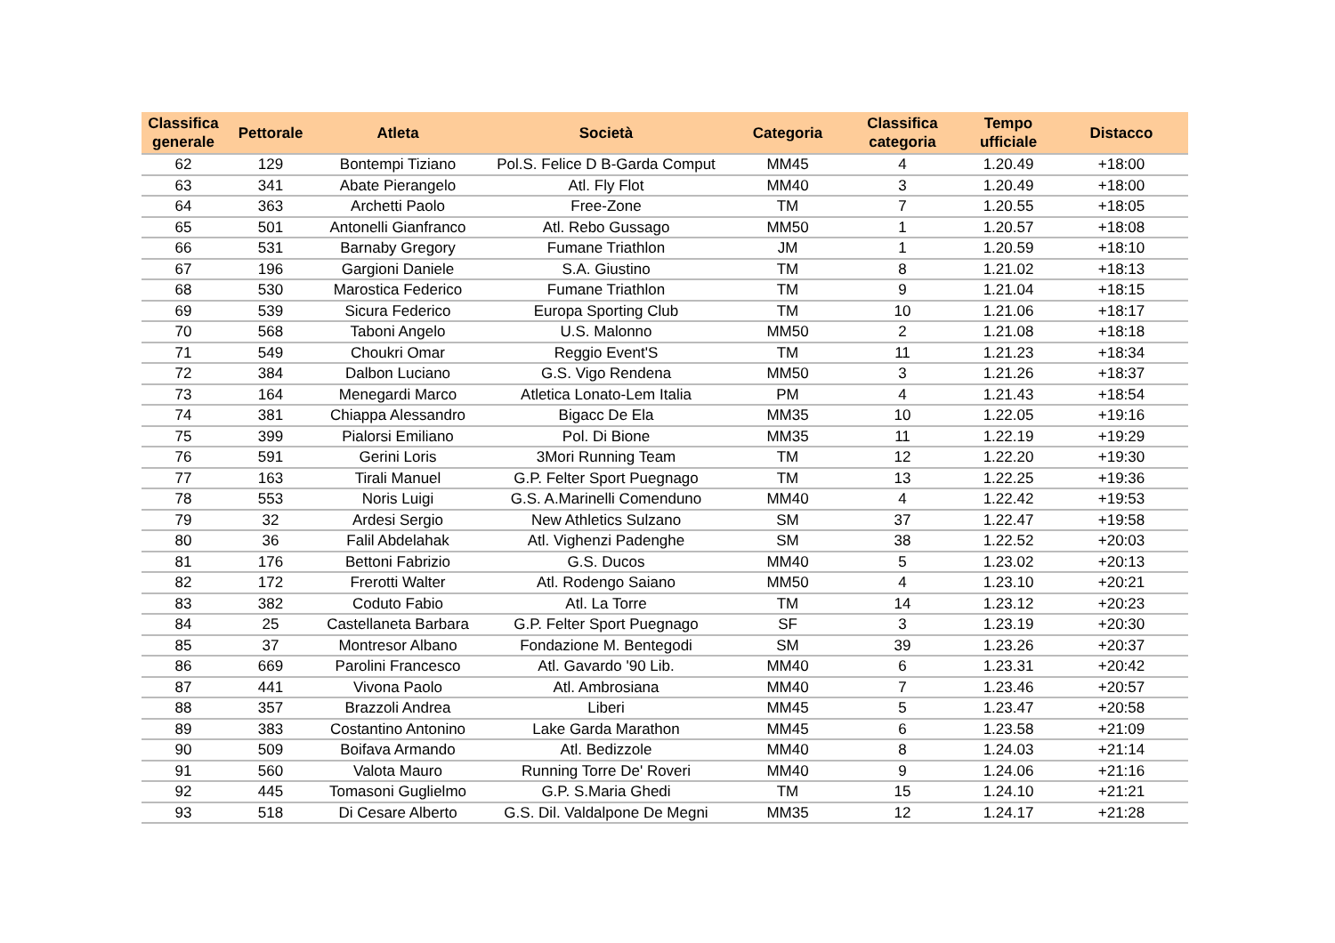| Classifica generale | Pettorale | Atleta | Società | Categoria | Classifica categoria | Tempo ufficiale | Distacco |
| --- | --- | --- | --- | --- | --- | --- | --- |
| 62 | 129 | Bontempi Tiziano | Pol.S. Felice D B-Garda Comput | MM45 | 4 | 1.20.49 | +18:00 |
| 63 | 341 | Abate Pierangelo | Atl. Fly Flot | MM40 | 3 | 1.20.49 | +18:00 |
| 64 | 363 | Archetti Paolo | Free-Zone | TM | 7 | 1.20.55 | +18:05 |
| 65 | 501 | Antonelli Gianfranco | Atl. Rebo Gussago | MM50 | 1 | 1.20.57 | +18:08 |
| 66 | 531 | Barnaby Gregory | Fumane Triathlon | JM | 1 | 1.20.59 | +18:10 |
| 67 | 196 | Gargioni Daniele | S.A. Giustino | TM | 8 | 1.21.02 | +18:13 |
| 68 | 530 | Marostica Federico | Fumane Triathlon | TM | 9 | 1.21.04 | +18:15 |
| 69 | 539 | Sicura Federico | Europa Sporting Club | TM | 10 | 1.21.06 | +18:17 |
| 70 | 568 | Taboni Angelo | U.S. Malonno | MM50 | 2 | 1.21.08 | +18:18 |
| 71 | 549 | Choukri Omar | Reggio Event'S | TM | 11 | 1.21.23 | +18:34 |
| 72 | 384 | Dalbon Luciano | G.S. Vigo Rendena | MM50 | 3 | 1.21.26 | +18:37 |
| 73 | 164 | Menegardi Marco | Atletica Lonato-Lem Italia | PM | 4 | 1.21.43 | +18:54 |
| 74 | 381 | Chiappa Alessandro | Bigacc De Ela | MM35 | 10 | 1.22.05 | +19:16 |
| 75 | 399 | Pialorsi Emiliano | Pol. Di Bione | MM35 | 11 | 1.22.19 | +19:29 |
| 76 | 591 | Gerini Loris | 3Mori Running Team | TM | 12 | 1.22.20 | +19:30 |
| 77 | 163 | Tirali Manuel | G.P. Felter Sport Puegnago | TM | 13 | 1.22.25 | +19:36 |
| 78 | 553 | Noris Luigi | G.S. A.Marinelli Comenduno | MM40 | 4 | 1.22.42 | +19:53 |
| 79 | 32 | Ardesi Sergio | New Athletics Sulzano | SM | 37 | 1.22.47 | +19:58 |
| 80 | 36 | Falil Abdelahak | Atl. Vighenzi Padenghe | SM | 38 | 1.22.52 | +20:03 |
| 81 | 176 | Bettoni Fabrizio | G.S. Ducos | MM40 | 5 | 1.23.02 | +20:13 |
| 82 | 172 | Frerotti Walter | Atl. Rodengo Saiano | MM50 | 4 | 1.23.10 | +20:21 |
| 83 | 382 | Coduto Fabio | Atl. La Torre | TM | 14 | 1.23.12 | +20:23 |
| 84 | 25 | Castellaneta Barbara | G.P. Felter Sport Puegnago | SF | 3 | 1.23.19 | +20:30 |
| 85 | 37 | Montresor Albano | Fondazione M. Bentegodi | SM | 39 | 1.23.26 | +20:37 |
| 86 | 669 | Parolini Francesco | Atl. Gavardo '90 Lib. | MM40 | 6 | 1.23.31 | +20:42 |
| 87 | 441 | Vivona Paolo | Atl. Ambrosiana | MM40 | 7 | 1.23.46 | +20:57 |
| 88 | 357 | Brazzoli Andrea | Liberi | MM45 | 5 | 1.23.47 | +20:58 |
| 89 | 383 | Costantino Antonino | Lake Garda Marathon | MM45 | 6 | 1.23.58 | +21:09 |
| 90 | 509 | Boifava Armando | Atl. Bedizzole | MM40 | 8 | 1.24.03 | +21:14 |
| 91 | 560 | Valota Mauro | Running Torre De' Roveri | MM40 | 9 | 1.24.06 | +21:16 |
| 92 | 445 | Tomasoni Guglielmo | G.P. S.Maria Ghedi | TM | 15 | 1.24.10 | +21:21 |
| 93 | 518 | Di Cesare Alberto | G.S. Dil. Valdalpone De Megni | MM35 | 12 | 1.24.17 | +21:28 |